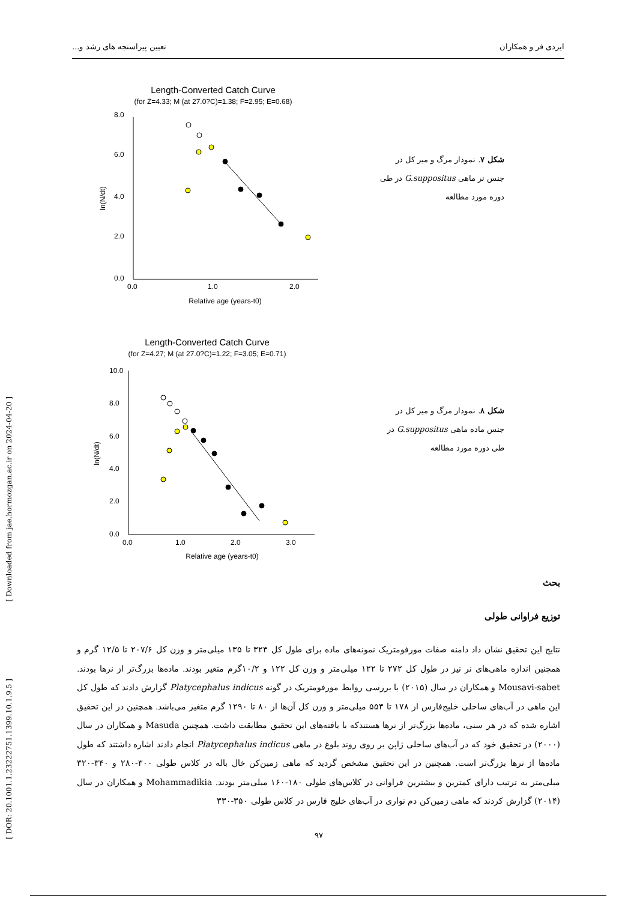ایزدی فر و همکاران تعیین پیراسنجه های رشد و...
[ Downloaded from jae.hormozgan.ac.ir on 2024-04-20 ]
[ DOR: 20.1001.1.23222751.1399.10.1.9.5 ]
Length-Converted Catch Curve
(for Z=4.33; M (at 27.0?C)=1.38; F=2.95; E=0.68)
8.0
6.0
4.0
2.0
0.0
0.0
1.0
2.0
Relative age (years-t0)
ln(N/dt)
شکل ۷. نمودار مرگ و میر کل در جنس نر ماهی G.suppositus در طی دوره مورد مطالعه
Length-Converted Catch Curve
(for Z=4.27; M (at 27.0?C)=1.22; F=3.05; E=0.71)
10.0
8.0
6.0
4.0
2.0
0.0
0.0
1.0
2.0
3.0
Relative age (years-t0)
ln(N/dt)
شکل ۸. نمودار مرگ و میر کل در جنس ماده ماهی G.suppositus در طی دوره مورد مطالعه
بحث
توزیع فراوانی طولی
نتایج این تحقیق نشان داد دامنه صفات مورفومتریک نمونه‌های ماده برای طول کل ۳۲۳ تا ۱۳۵ میلی‌متر و وزن کل ۲۰۷/۶ تا ۱۲/۵ گرم و همچنین اندازه ماهی‌های نر نیز در طول کل ۲۷۲ تا ۱۲۲ میلی‌متر و وزن کل ۱۲۲ و ۱۰/۲گرم متغیر بودند. ماده‌ها بزرگ‌تر از نرها بودند. Mousavi-sabet و همکاران در سال (۲۰۱۵) با بررسی روابط مورفومتریک در گونه Platycephalus indicus گزارش دادند که طول کل این ماهی در آب‌های ساحلی خلیج‌فارس از ۱۷۸ تا ۵۵۳ میلی‌متر و وزن کل آن‌ها از ۸۰ تا ۱۲۹۰ گرم متغیر می‌باشد. همچنین در این تحقیق اشاره شده که در هر سنی، ماده‌ها بزرگ‌تر از نرها هستندکه با یافته‌های این تحقیق مطابقت داشت. همچنین Masuda و همکاران در سال (۲۰۰۰) در تحقیق خود که در آب‌های ساحلی ژاپن بر روی روند بلوغ در ماهی Platycephalus indicus انجام دادند اشاره داشتند که طول ماده‌ها از نرها بزرگ‌تر است. همچنین در این تحقیق مشخص گردید که ماهی زمین‌کن خال باله در کلاس طولی ۳۰۰-۲۸۰ و ۳۴۰-۳۲۰ میلی‌متر به ترتیب دارای کمترین و بیشترین فراوانی در کلاس‌های طولی ۱۸۰-۱۶۰ میلی‌متر بودند. Mohammadikia و همکاران در سال (۲۰۱۴) گزارش کردند که ماهی زمین‌کن دم نواری در آب‌های خلیج فارس در کلاس طولی ۳۵۰-۳۳۰
۹۷